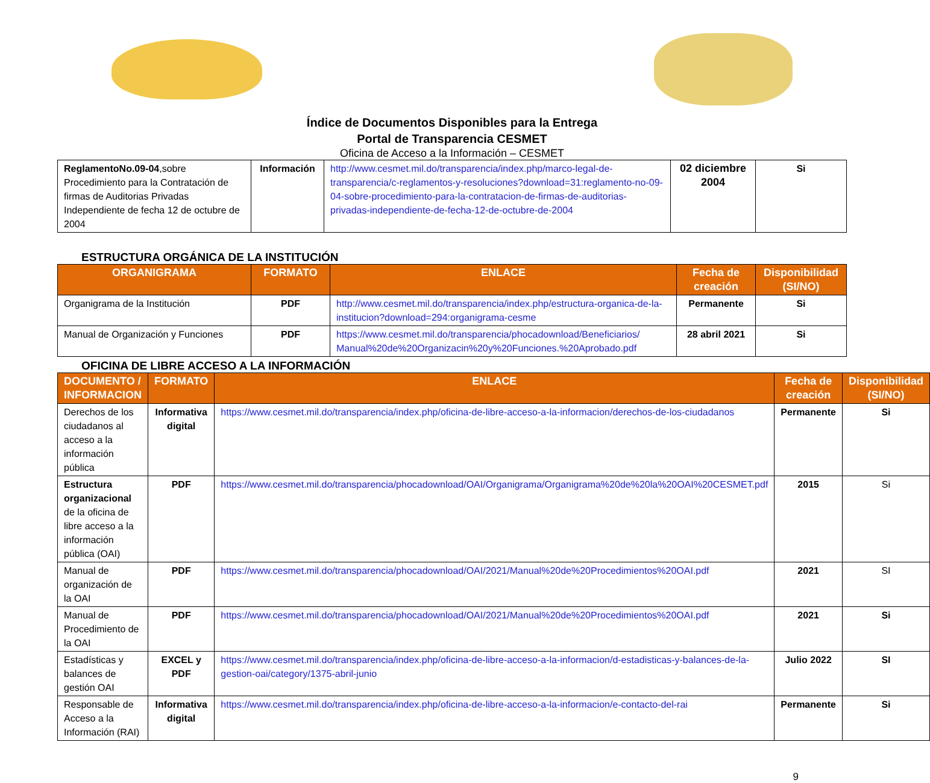Índice de Documentos Disponibles para la Entrega
Portal de Transparencia CESMET
Oficina de Acceso a la Información – CESMET
| ReglamentoNo.09-04 ,sobre Procedimiento para la Contratación de firmas de Auditorias Privadas Independiente de fecha 12 de octubre de 2004 | Información | http://www.cesmet.mil.do/transparencia/index.php/marco-legal-de-transparencia/c-reglamentos-y-resoluciones?download=31:reglamento-no-09-04-sobre-procedimiento-para-la-contratacion-de-firmas-de-auditorias-privadas-independiente-de-fecha-12-de-octubre-de-2004 | 02 diciembre 2004 | Si |
ESTRUCTURA ORGÁNICA DE LA INSTITUCIÓN
| ORGANIGRAMA | FORMATO | ENLACE | Fecha de creación | Disponibilidad (SI/NO) |
| --- | --- | --- | --- | --- |
| Organigrama de la Institución | PDF | http://www.cesmet.mil.do/transparencia/index.php/estructura-organica-de-la-institucion?download=294:organigrama-cesme | Permanente | Si |
| Manual de Organización y Funciones | PDF | https://www.cesmet.mil.do/transparencia/phocadownload/Beneficiarios/ Manual%20de%20Organizacin%20y%20Funciones.%20Aprobado.pdf | 28 abril 2021 | Si |
OFICINA DE LIBRE ACCESO A LA INFORMACIÓN
| DOCUMENTO / INFORMACION | FORMATO | ENLACE | Fecha de creación | Disponibilidad (SI/NO) |
| --- | --- | --- | --- | --- |
| Derechos de los ciudadanos al acceso a la información pública | Informativa digital | https://www.cesmet.mil.do/transparencia/index.php/oficina-de-libre-acceso-a-la-informacion/derechos-de-los-ciudadanos | Permanente | Si |
| Estructura organizacional de la oficina de libre acceso a la información pública (OAI) | PDF | https://www.cesmet.mil.do/transparencia/phocadownload/OAI/Organigrama/Organigrama%20de%20la%20OAI%20CESMET.pdf | 2015 | Si |
| Manual de organización de la OAI | PDF | https://www.cesmet.mil.do/transparencia/phocadownload/OAI/2021/Manual%20de%20Procedimientos%20OAI.pdf | 2021 | SI |
| Manual de Procedimiento de la OAI | PDF | https://www.cesmet.mil.do/transparencia/phocadownload/OAI/2021/Manual%20de%20Procedimientos%20OAI.pdf | 2021 | Si |
| Estadísticas y balances de gestión OAI | EXCEL y PDF | https://www.cesmet.mil.do/transparencia/index.php/oficina-de-libre-acceso-a-la-informacion/d-estadisticas-y-balances-de-la-gestion-oai/category/1375-abril-junio | Julio 2022 | SI |
| Responsable de Acceso a la Información (RAI) | Informativa digital | https://www.cesmet.mil.do/transparencia/index.php/oficina-de-libre-acceso-a-la-informacion/e-contacto-del-rai | Permanente | Si |
9